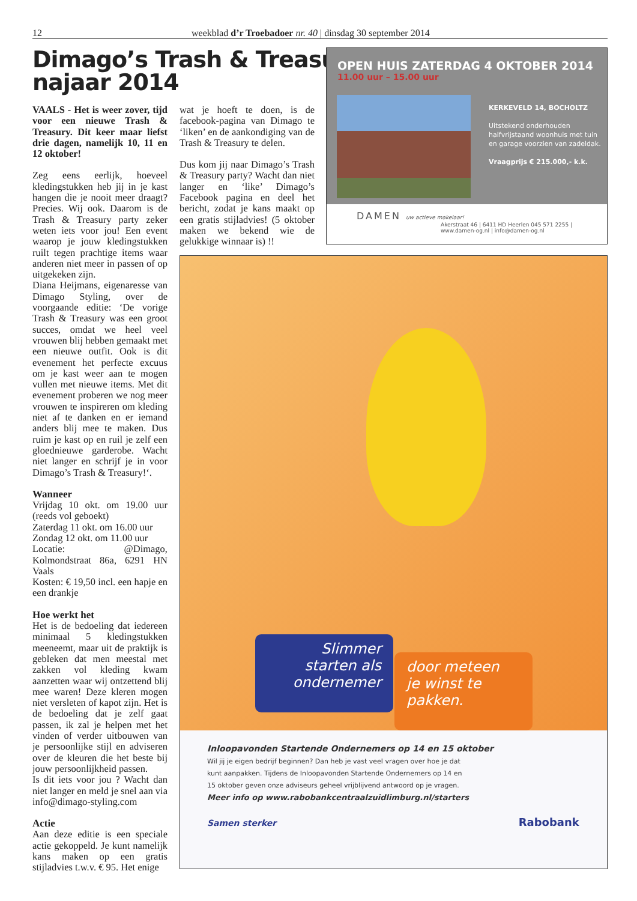12 weekblad d’r Troebadoer nr. 40 | dinsdag 30 september 2014
Dimago’s Trash & Treasury
najaar 2014
VAALS - Het is weer zover, tijd voor een nieuwe Trash & Treasury. Dit keer maar liefst drie dagen, namelijk 10, 11 en 12 oktober!
Zeg eens eerlijk, hoeveel kledingstukken heb jij in je kast hangen die je nooit meer draagt? Precies. Wij ook. Daarom is de Trash & Treasury party zeker weten iets voor jou! Een event waarop je jouw kledingstukken ruilt tegen prachtige items waar anderen niet meer in passen of op uitgekeken zijn.
Diana Heijmans, eigenaresse van Dimago Styling, over de voorgaande editie: ‘De vorige Trash & Treasury was een groot succes, omdat we heel veel vrouwen blij hebben gemaakt met een nieuwe outfit. Ook is dit evenement het perfecte excuus om je kast weer aan te mogen vullen met nieuwe items. Met dit evenement proberen we nog meer vrouwen te inspireren om kleding niet af te danken en er iemand anders blij mee te maken. Dus ruim je kast op en ruil je zelf een gloednieuwe garderobe. Wacht niet langer en schrijf je in voor Dimago’s Trash & Treasury!‘.
Wanneer
Vrijdag 10 okt. om 19.00 uur (reeds vol geboekt)
Zaterdag 11 okt. om 16.00 uur
Zondag 12 okt. om 11.00 uur
Locatie: @Dimago, Kolmondstraat 86a, 6291 HN Vaals
Kosten: € 19,50 incl. een hapje en een drankje
Hoe werkt het
Het is de bedoeling dat iedereen minimaal 5 kledingstukken meeneemt, maar uit de praktijk is gebleken dat men meestal met zakken vol kleding kwam aanzetten waar wij ontzettend blij mee waren! Deze kleren mogen niet versleten of kapot zijn. Het is de bedoeling dat je zelf gaat passen, ik zal je helpen met het vinden of verder uitbouwen van je persoonlijke stijl en adviseren over de kleuren die het beste bij jouw persoonlijkheid passen.
Is dit iets voor jou ? Wacht dan niet langer en meld je snel aan via info@dimago-styling.com
Actie
Aan deze editie is een speciale actie gekoppeld. Je kunt namelijk kans maken op een gratis stijladvies t.w.v. € 95. Het enige
wat je hoeft te doen, is de facebook-pagina van Dimago te ‘liken’ en de aankondiging van de Trash & Treasury te delen.
Dus kom jij naar Dimago’s Trash & Treasury party? Wacht dan niet langer en ‘like’ Dimago’s Facebook pagina en deel het bericht, zodat je kans maakt op een gratis stijladvies! (5 oktober maken we bekend wie de gelukkige winnaar is) !!
OPEN HUIS ZATERDAG 4 OKTOBER 2014
11.00 uur – 15.00 uur
KERKEVELD 14, BOCHOLTZ
Uitstekend onderhouden halfvrijstaand woonhuis met tuin en garage voorzien van zadeldak.
Vraagprijs € 215.000,- k.k.
DAMEN uw actieve makelaar!
Akerstraat 46 | 6411 HD Heerlen 045 571 2255 | www.damen-og.nl | info@damen-og.nl
Slimmer
starten als
ondernemer
door meteen
je winst te
pakken.
Inloopavonden Startende Ondernemers op 14 en 15 oktober
Wil jij je eigen bedrijf beginnen? Dan heb je vast veel vragen over hoe je dat
kunt aanpakken. Tijdens de Inloopavonden Startende Ondernemers op 14 en
15 oktober geven onze adviseurs geheel vrijblijvend antwoord op je vragen.
Meer info op www.rabobankcentraalzuidlimburg.nl/starters
Samen sterker Rabobank